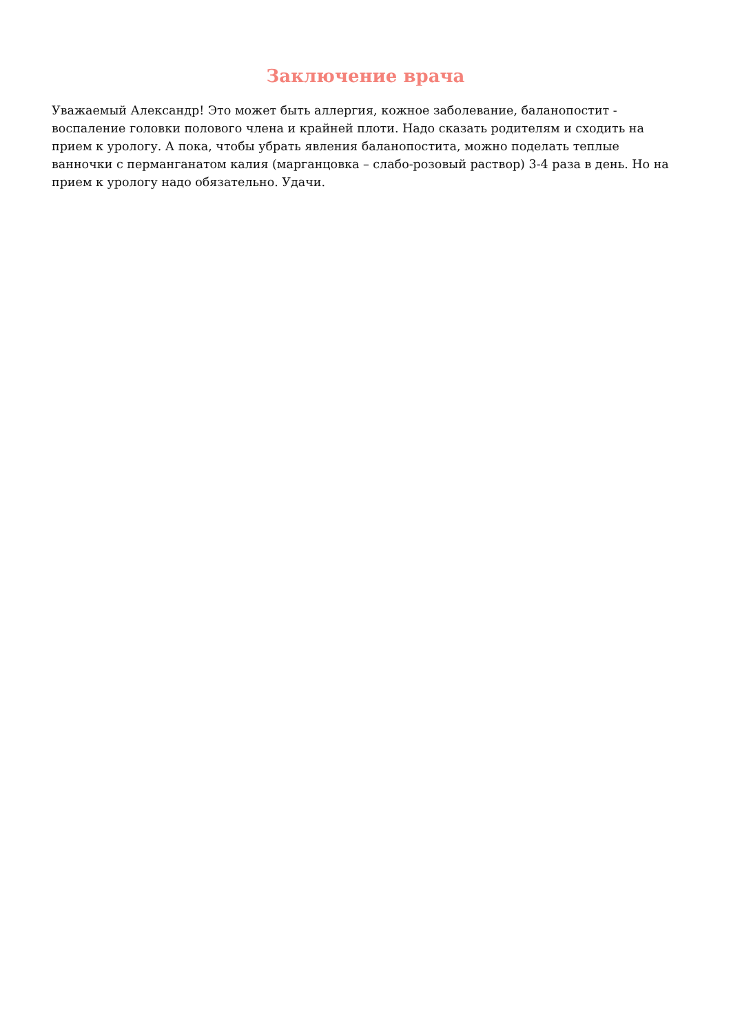Заключение врача
Уважаемый Александр! Это может быть аллергия, кожное заболевание, баланопостит - воспаление головки полового члена и крайней плоти. Надо сказать родителям и сходить на прием к урологу. А пока, чтобы убрать явления баланопостита, можно поделать теплые ванночки с перманганатом калия (марганцовка – слабо-розовый раствор) 3-4 раза в день. Но на прием к урологу надо обязательно. Удачи.